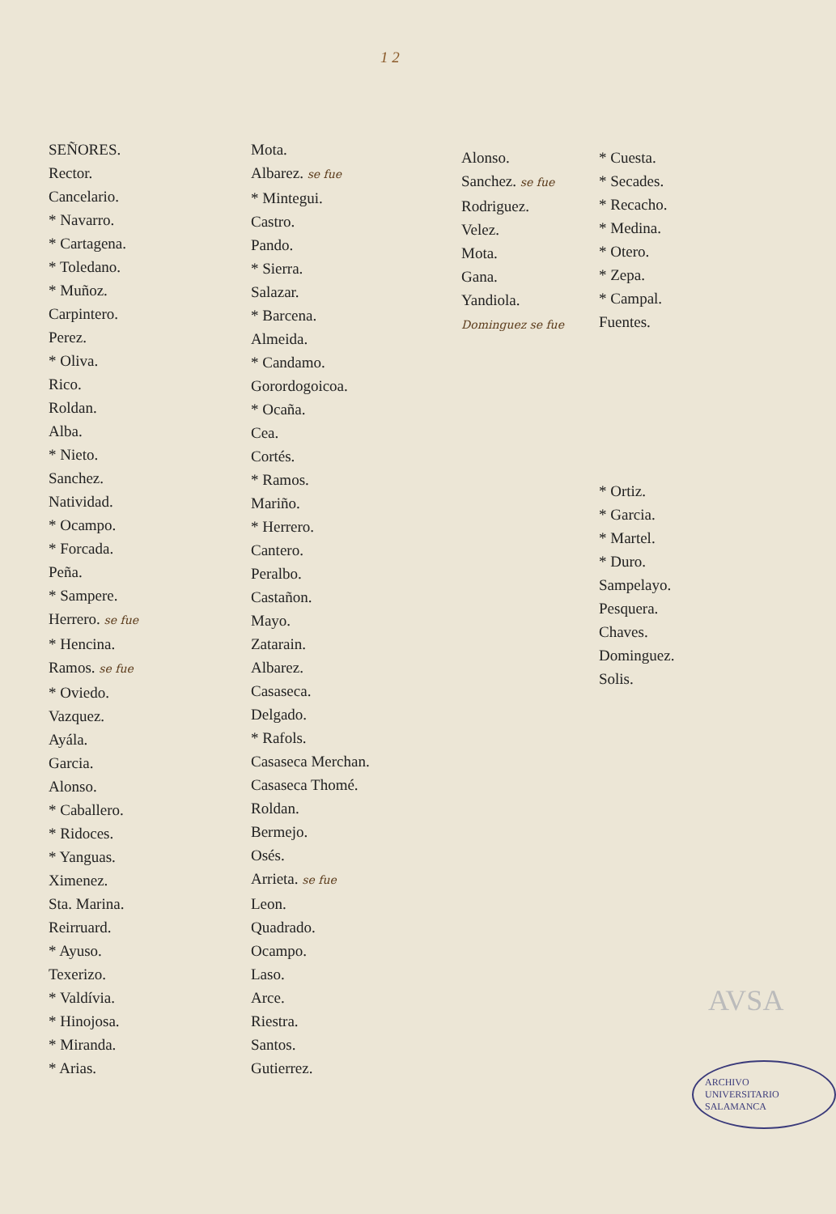1 2
SEÑORES.
Rector.
Cancelario.
* Navarro.
* Cartagena.
* Toledano.
* Muñoz.
Carpintero.
Perez.
* Oliva.
Rico.
Roldan.
Alba.
* Nieto.
Sanchez.
Natividad.
* Ocampo.
* Forcada.
Peña.
* Sampere.
Herrero. se fue
* Hencina.
Ramos. se fue
* Oviedo.
Vazquez.
Ayála.
Garcia.
Alonso.
* Caballero.
* Ridoces.
* Yanguas.
Ximenez.
Sta. Marina.
Reirruard.
* Ayuso.
Texerizo.
* Valdívia.
* Hinojosa.
* Miranda.
* Arias.
Mota.
Albarez. se fue
* Mintegui.
Castro.
Pando.
* Sierra.
Salazar.
* Barcena.
Almeida.
* Candamo.
Gorordogoicoa.
* Ocaña.
Cea.
Cortés.
* Ramos.
Mariño.
* Herrero.
Cantero.
Peralbo.
Castañon.
Mayo.
Zatarain.
Albarez.
Casaseca.
Delgado.
* Rafols.
Casaseca Merchan.
Casaseca Thomé.
Roldan.
Bermejo.
Osés.
Arrieta. se fue
Leon.
Quadrado.
Ocampo.
Laso.
Arce.
Riestra.
Santos.
Gutierrez.
Alonso.
Sanchez. se fue
Rodriguez.
Velez.
Mota.
Gana.
Yandiola.
Dominguez se fue
* Cuesta.
* Secades.
* Recacho.
* Medina.
* Otero.
* Zepa.
* Campal.
Fuentes.
* Ortiz.
* Garcia.
* Martel.
* Duro.
Sampelayo.
Pesquera.
Chaves.
Dominguez.
Solis.
AVSA
ARCHIVO UNIVERSITARIO SALAMANCA